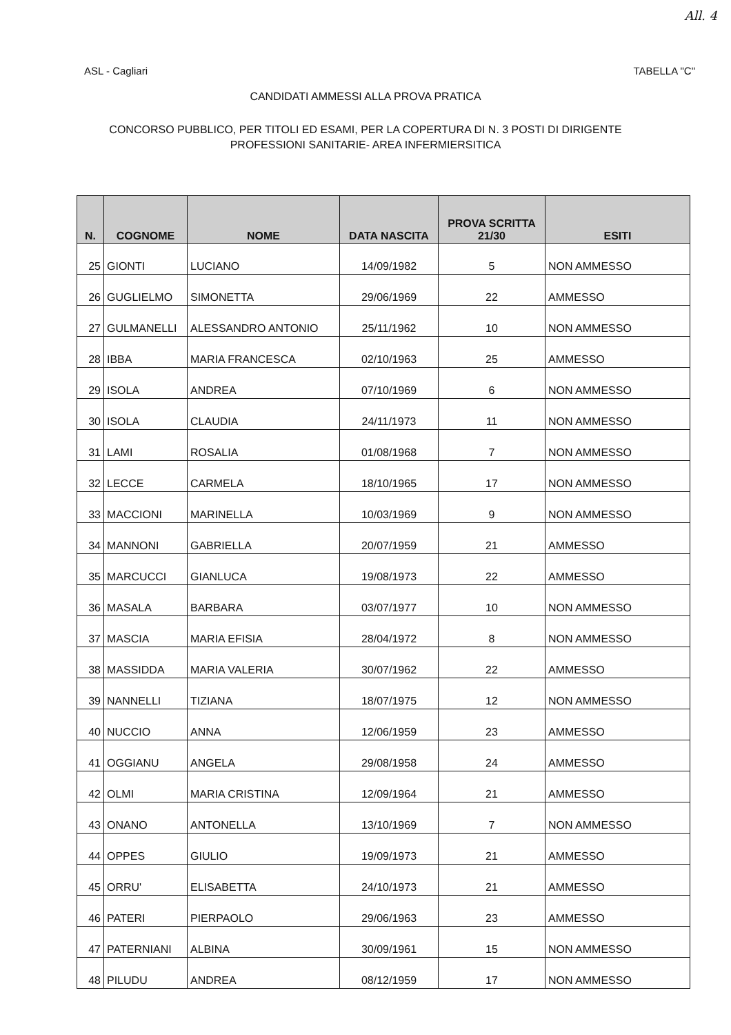All. 4
ASL - Cagliari TABELLA "C"
CANDIDATI AMMESSI ALLA PROVA PRATICA
CONCORSO PUBBLICO, PER TITOLI ED ESAMI, PER LA COPERTURA DI N. 3 POSTI DI DIRIGENTE
PROFESSIONI SANITARIE- AREA INFERMIERSITICA
| N. | COGNOME | NOME | DATA NASCITA | PROVA SCRITTA 21/30 | ESITI |
| --- | --- | --- | --- | --- | --- |
| 25 | GIONTI | LUCIANO | 14/09/1982 | 5 | NON AMMESSO |
| 26 | GUGLIELMO | SIMONETTA | 29/06/1969 | 22 | AMMESSO |
| 27 | GULMANELLI | ALESSANDRO ANTONIO | 25/11/1962 | 10 | NON AMMESSO |
| 28 | IBBA | MARIA FRANCESCA | 02/10/1963 | 25 | AMMESSO |
| 29 | ISOLA | ANDREA | 07/10/1969 | 6 | NON AMMESSO |
| 30 | ISOLA | CLAUDIA | 24/11/1973 | 11 | NON AMMESSO |
| 31 | LAMI | ROSALIA | 01/08/1968 | 7 | NON AMMESSO |
| 32 | LECCE | CARMELA | 18/10/1965 | 17 | NON AMMESSO |
| 33 | MACCIONI | MARINELLA | 10/03/1969 | 9 | NON AMMESSO |
| 34 | MANNONI | GABRIELLA | 20/07/1959 | 21 | AMMESSO |
| 35 | MARCUCCI | GIANLUCA | 19/08/1973 | 22 | AMMESSO |
| 36 | MASALA | BARBARA | 03/07/1977 | 10 | NON AMMESSO |
| 37 | MASCIA | MARIA EFISIA | 28/04/1972 | 8 | NON AMMESSO |
| 38 | MASSIDDA | MARIA VALERIA | 30/07/1962 | 22 | AMMESSO |
| 39 | NANNELLI | TIZIANA | 18/07/1975 | 12 | NON AMMESSO |
| 40 | NUCCIO | ANNA | 12/06/1959 | 23 | AMMESSO |
| 41 | OGGIANU | ANGELA | 29/08/1958 | 24 | AMMESSO |
| 42 | OLMI | MARIA CRISTINA | 12/09/1964 | 21 | AMMESSO |
| 43 | ONANO | ANTONELLA | 13/10/1969 | 7 | NON AMMESSO |
| 44 | OPPES | GIULIO | 19/09/1973 | 21 | AMMESSO |
| 45 | ORRU' | ELISABETTA | 24/10/1973 | 21 | AMMESSO |
| 46 | PATERI | PIERPAOLO | 29/06/1963 | 23 | AMMESSO |
| 47 | PATERNIANI | ALBINA | 30/09/1961 | 15 | NON AMMESSO |
| 48 | PILUDU | ANDREA | 08/12/1959 | 17 | NON AMMESSO |